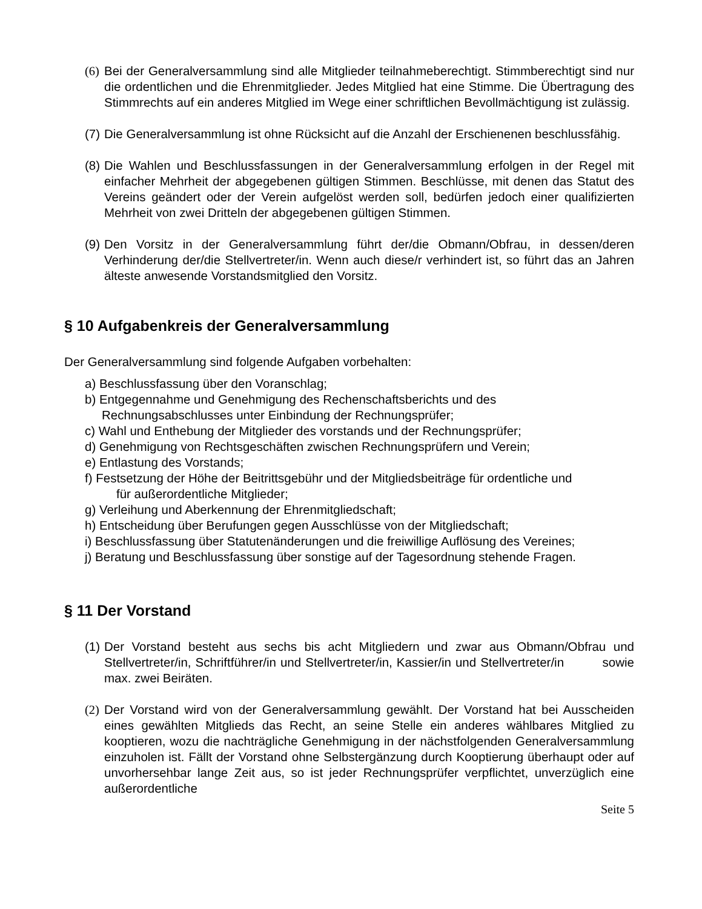(6) Bei der Generalversammlung sind alle Mitglieder teilnahmeberechtigt. Stimmberechtigt sind nur die ordentlichen und die Ehrenmitglieder. Jedes Mitglied hat eine Stimme. Die Übertragung des Stimmrechts auf ein anderes Mitglied im Wege einer schriftlichen Bevollmächtigung ist zulässig.
(7) Die Generalversammlung ist ohne Rücksicht auf die Anzahl der Erschienenen beschlussfähig.
(8) Die Wahlen und Beschlussfassungen in der Generalversammlung erfolgen in der Regel mit einfacher Mehrheit der abgegebenen gültigen Stimmen. Beschlüsse, mit denen das Statut des Vereins geändert oder der Verein aufgelöst werden soll, bedürfen jedoch einer qualifizierten Mehrheit von zwei Dritteln der abgegebenen gültigen Stimmen.
(9) Den Vorsitz in der Generalversammlung führt der/die Obmann/Obfrau, in dessen/deren Verhinderung der/die Stellvertreter/in. Wenn auch diese/r verhindert ist, so führt das an Jahren älteste anwesende Vorstandsmitglied den Vorsitz.
§ 10 Aufgabenkreis der Generalversammlung
Der Generalversammlung sind folgende Aufgaben vorbehalten:
a) Beschlussfassung über den Voranschlag;
b) Entgegennahme und Genehmigung des Rechenschaftsberichts und des
Rechnungsabschlusses unter Einbindung der Rechnungsprüfer;
c) Wahl und Enthebung der Mitglieder des vorstands und der Rechnungsprüfer;
d) Genehmigung von Rechtsgeschäften zwischen Rechnungsprüfern und Verein;
e) Entlastung des Vorstands;
f) Festsetzung der Höhe der Beitrittsgebühr und der Mitgliedsbeiträge für ordentliche und
für außerordentliche Mitglieder;
g) Verleihung und Aberkennung der Ehrenmitgliedschaft;
h) Entscheidung über Berufungen gegen Ausschlüsse von der Mitgliedschaft;
i) Beschlussfassung über Statutenänderungen und die freiwillige Auflösung des Vereines;
j) Beratung und Beschlussfassung über sonstige auf der Tagesordnung stehende Fragen.
§ 11 Der Vorstand
(1) Der Vorstand besteht aus sechs bis acht Mitgliedern und zwar aus Obmann/Obfrau und Stellvertreter/in, Schriftführer/in und Stellvertreter/in, Kassier/in und Stellvertreter/in sowie max. zwei Beiräten.
(2) Der Vorstand wird von der Generalversammlung gewählt. Der Vorstand hat bei Ausscheiden eines gewählten Mitglieds das Recht, an seine Stelle ein anderes wählbares Mitglied zu kooptieren, wozu die nachträgliche Genehmigung in der nächstfolgenden Generalversammlung einzuholen ist. Fällt der Vorstand ohne Selbstergänzung durch Kooptierung überhaupt oder auf unvorhersehbar lange Zeit aus, so ist jeder Rechnungsprüfer verpflichtet, unverzüglich eine außerordentliche
Seite 5